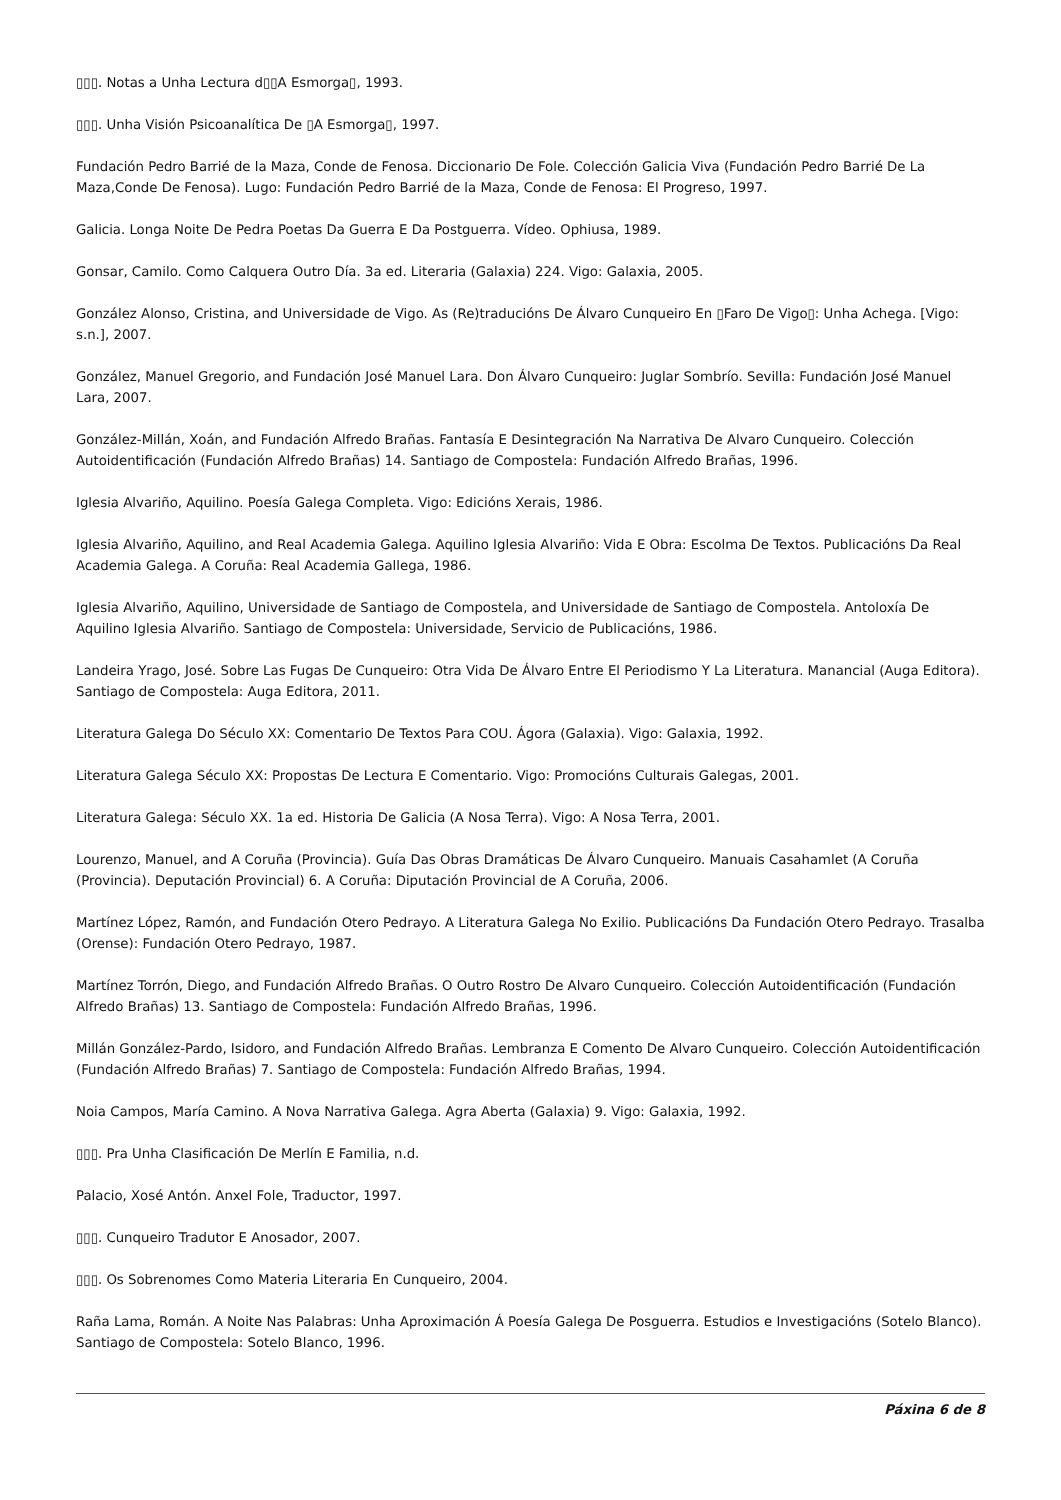▯▯▯. Notas a Unha Lectura d▯▯A Esmorga▯, 1993.
▯▯▯. Unha Visión Psicoanalítica De ▯A Esmorga▯, 1997.
Fundación Pedro Barrié de la Maza, Conde de Fenosa. Diccionario De Fole. Colección Galicia Viva (Fundación Pedro Barrié De La Maza,Conde De Fenosa). Lugo: Fundación Pedro Barrié de la Maza, Conde de Fenosa: El Progreso, 1997.
Galicia. Longa Noite De Pedra Poetas Da Guerra E Da Postguerra. Vídeo. Ophiusa, 1989.
Gonsar, Camilo. Como Calquera Outro Día. 3a ed. Literaria (Galaxia) 224. Vigo: Galaxia, 2005.
González Alonso, Cristina, and Universidade de Vigo. As (Re)traducións De Álvaro Cunqueiro En ▯Faro De Vigo▯: Unha Achega. [Vigo: s.n.], 2007.
González, Manuel Gregorio, and Fundación José Manuel Lara. Don Álvaro Cunqueiro: Juglar Sombrío. Sevilla: Fundación José Manuel Lara, 2007.
González-Millán, Xoán, and Fundación Alfredo Brañas. Fantasía E Desintegración Na Narrativa De Alvaro Cunqueiro. Colección Autoidentificación (Fundación Alfredo Brañas) 14. Santiago de Compostela: Fundación Alfredo Brañas, 1996.
Iglesia Alvariño, Aquilino. Poesía Galega Completa. Vigo: Edicións Xerais, 1986.
Iglesia Alvariño, Aquilino, and Real Academia Galega. Aquilino Iglesia Alvariño: Vida E Obra: Escolma De Textos. Publicacións Da Real Academia Galega. A Coruña: Real Academia Gallega, 1986.
Iglesia Alvariño, Aquilino, Universidade de Santiago de Compostela, and Universidade de Santiago de Compostela. Antoloxía De Aquilino Iglesia Alvariño. Santiago de Compostela: Universidade, Servicio de Publicacións, 1986.
Landeira Yrago, José. Sobre Las Fugas De Cunqueiro: Otra Vida De Álvaro Entre El Periodismo Y La Literatura. Manancial (Auga Editora). Santiago de Compostela: Auga Editora, 2011.
Literatura Galega Do Século XX: Comentario De Textos Para COU. Ágora (Galaxia). Vigo: Galaxia, 1992.
Literatura Galega Século XX: Propostas De Lectura E Comentario. Vigo: Promocións Culturais Galegas, 2001.
Literatura Galega: Século XX. 1a ed. Historia De Galicia (A Nosa Terra). Vigo: A Nosa Terra, 2001.
Lourenzo, Manuel, and A Coruña (Provincia). Guía Das Obras Dramáticas De Álvaro Cunqueiro. Manuais Casahamlet (A Coruña (Provincia). Deputación Provincial) 6. A Coruña: Diputación Provincial de A Coruña, 2006.
Martínez López, Ramón, and Fundación Otero Pedrayo. A Literatura Galega No Exilio. Publicacións Da Fundación Otero Pedrayo. Trasalba (Orense): Fundación Otero Pedrayo, 1987.
Martínez Torrón, Diego, and Fundación Alfredo Brañas. O Outro Rostro De Alvaro Cunqueiro. Colección Autoidentificación (Fundación Alfredo Brañas) 13. Santiago de Compostela: Fundación Alfredo Brañas, 1996.
Millán González-Pardo, Isidoro, and Fundación Alfredo Brañas. Lembranza E Comento De Alvaro Cunqueiro. Colección Autoidentificación (Fundación Alfredo Brañas) 7. Santiago de Compostela: Fundación Alfredo Brañas, 1994.
Noia Campos, María Camino. A Nova Narrativa Galega. Agra Aberta (Galaxia) 9. Vigo: Galaxia, 1992.
▯▯▯. Pra Unha Clasificación De Merlín E Familia, n.d.
Palacio, Xosé Antón. Anxel Fole, Traductor, 1997.
▯▯▯. Cunqueiro Tradutor E Anosador, 2007.
▯▯▯. Os Sobrenomes Como Materia Literaria En Cunqueiro, 2004.
Raña Lama, Román. A Noite Nas Palabras: Unha Aproximación Á Poesía Galega De Posguerra. Estudios e Investigacións (Sotelo Blanco). Santiago de Compostela: Sotelo Blanco, 1996.
Páxina 6 de 8